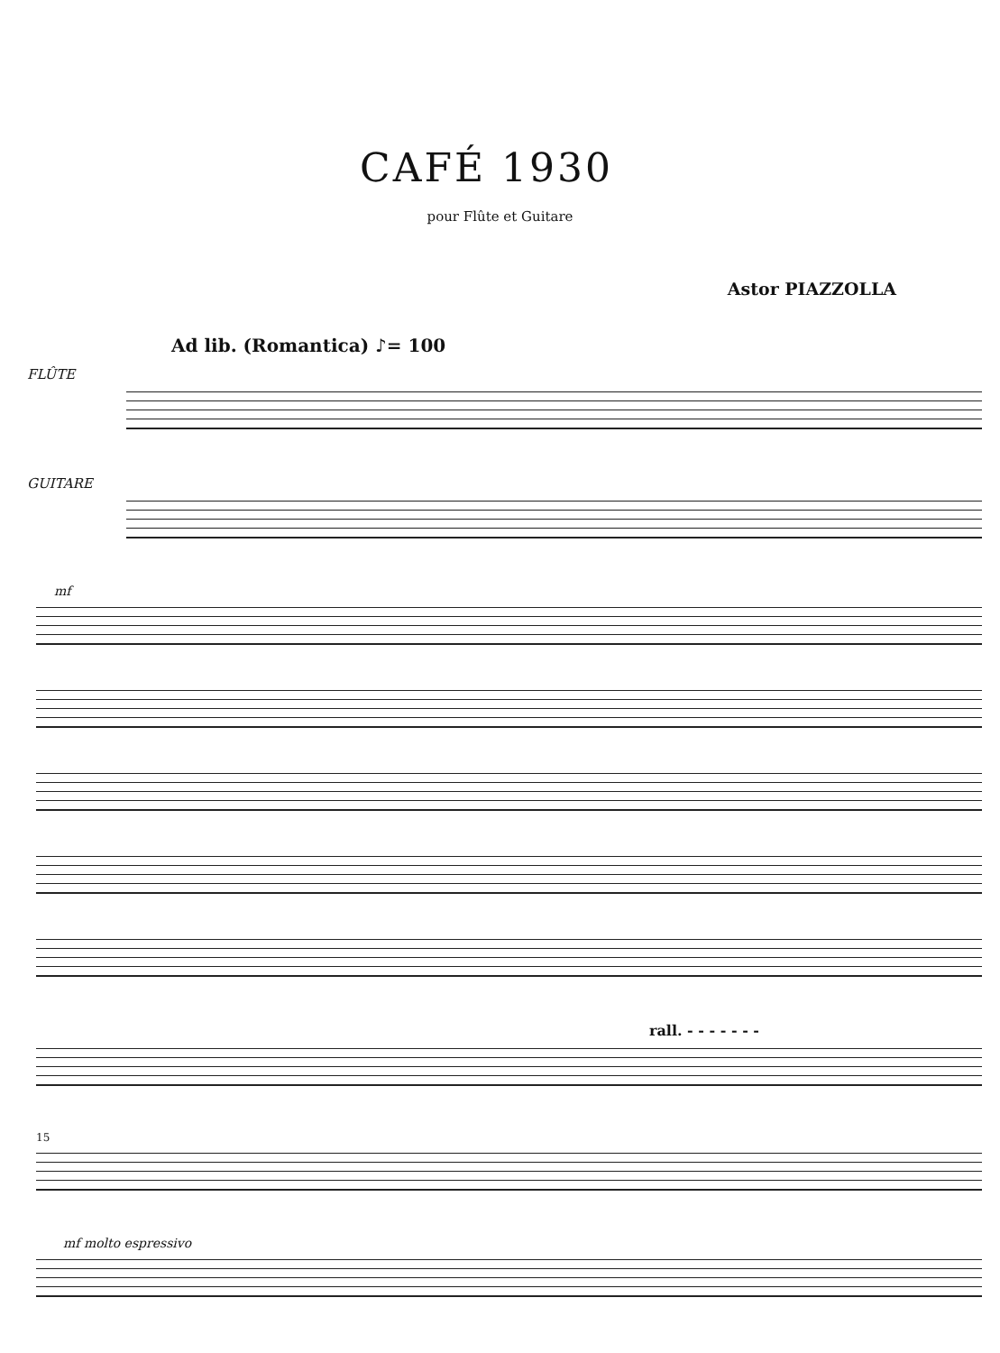CAFÉ 1930
pour Flûte et Guitare
Astor PIAZZOLLA
Ad lib. (Romantica) ♪= 100
FLÛTE
GUITARE
mf
rall. - - - - - - -
15
mf molto espressivo